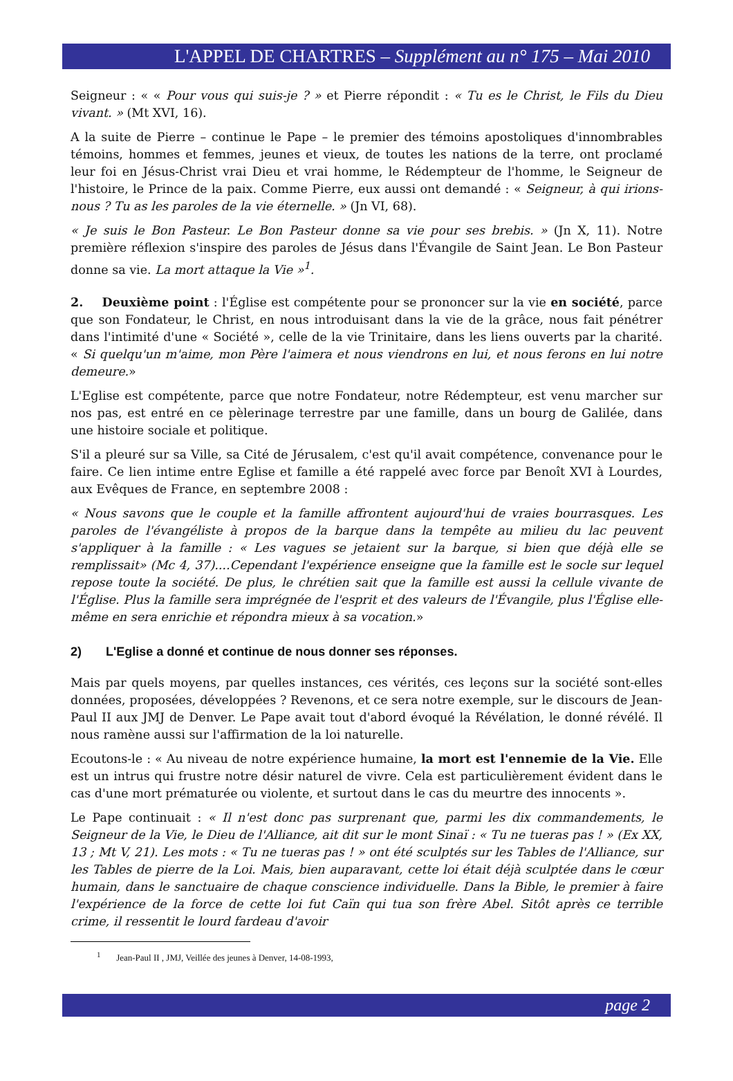L'APPEL DE CHARTRES – Supplément au n° 175 – Mai 2010
Seigneur : « « Pour vous qui suis-je ? » et Pierre répondit : « Tu es le Christ, le Fils du Dieu vivant. » (Mt XVI, 16).
A la suite de Pierre – continue le Pape – le premier des témoins apostoliques d'innombrables témoins, hommes et femmes, jeunes et vieux, de toutes les nations de la terre, ont proclamé leur foi en Jésus-Christ vrai Dieu et vrai homme, le Rédempteur de l'homme, le Seigneur de l'histoire, le Prince de la paix. Comme Pierre, eux aussi ont demandé : « Seigneur, à qui irions-nous ? Tu as les paroles de la vie éternelle. » (Jn VI, 68).
« Je suis le Bon Pasteur. Le Bon Pasteur donne sa vie pour ses brebis. » (Jn X, 11). Notre première réflexion s'inspire des paroles de Jésus dans l'Évangile de Saint Jean. Le Bon Pasteur donne sa vie. La mort attaque la Vie »<sup>1</sup>.
2. Deuxième point : l'Église est compétente pour se prononcer sur la vie en société, parce que son Fondateur, le Christ, en nous introduisant dans la vie de la grâce, nous fait pénétrer dans l'intimité d'une « Société », celle de la vie Trinitaire, dans les liens ouverts par la charité. « Si quelqu'un m'aime, mon Père l'aimera et nous viendrons en lui, et nous ferons en lui notre demeure.»
L'Eglise est compétente, parce que notre Fondateur, notre Rédempteur, est venu marcher sur nos pas, est entré en ce pèlerinage terrestre par une famille, dans un bourg de Galilée, dans une histoire sociale et politique.
S'il a pleuré sur sa Ville, sa Cité de Jérusalem, c'est qu'il avait compétence, convenance pour le faire. Ce lien intime entre Eglise et famille a été rappelé avec force par Benoît XVI à Lourdes, aux Evêques de France, en septembre 2008 :
« Nous savons que le couple et la famille affrontent aujourd'hui de vraies bourrasques. Les paroles de l'évangéliste à propos de la barque dans la tempête au milieu du lac peuvent s'appliquer à la famille : « Les vagues se jetaient sur la barque, si bien que déjà elle se remplissait» (Mc 4, 37)....Cependant l'expérience enseigne que la famille est le socle sur lequel repose toute la société. De plus, le chrétien sait que la famille est aussi la cellule vivante de l'Église. Plus la famille sera imprégnée de l'esprit et des valeurs de l'Évangile, plus l'Église elle-même en sera enrichie et répondra mieux à sa vocation.»
2) L'Eglise a donné et continue de nous donner ses réponses.
Mais par quels moyens, par quelles instances, ces vérités, ces leçons sur la société sont-elles données, proposées, développées ? Revenons, et ce sera notre exemple, sur le discours de Jean-Paul II aux JMJ de Denver. Le Pape avait tout d'abord évoqué la Révélation, le donné révélé. Il nous ramène aussi sur l'affirmation de la loi naturelle.
Ecoutons-le : « Au niveau de notre expérience humaine, la mort est l'ennemie de la Vie. Elle est un intrus qui frustre notre désir naturel de vivre. Cela est particulièrement évident dans le cas d'une mort prématurée ou violente, et surtout dans le cas du meurtre des innocents ».
Le Pape continuait : « Il n'est donc pas surprenant que, parmi les dix commandements, le Seigneur de la Vie, le Dieu de l'Alliance, ait dit sur le mont Sinaï : « Tu ne tueras pas ! » (Ex XX, 13 ; Mt V, 21). Les mots : « Tu ne tueras pas ! » ont été sculptés sur les Tables de l'Alliance, sur les Tables de pierre de la Loi. Mais, bien auparavant, cette loi était déjà sculptée dans le cœur humain, dans le sanctuaire de chaque conscience individuelle. Dans la Bible, le premier à faire l'expérience de la force de cette loi fut Caïn qui tua son frère Abel. Sitôt après ce terrible crime, il ressentit le lourd fardeau d'avoir
<sup>1</sup> Jean-Paul II , JMJ, Veillée des jeunes à Denver, 14-08-1993,
page 2